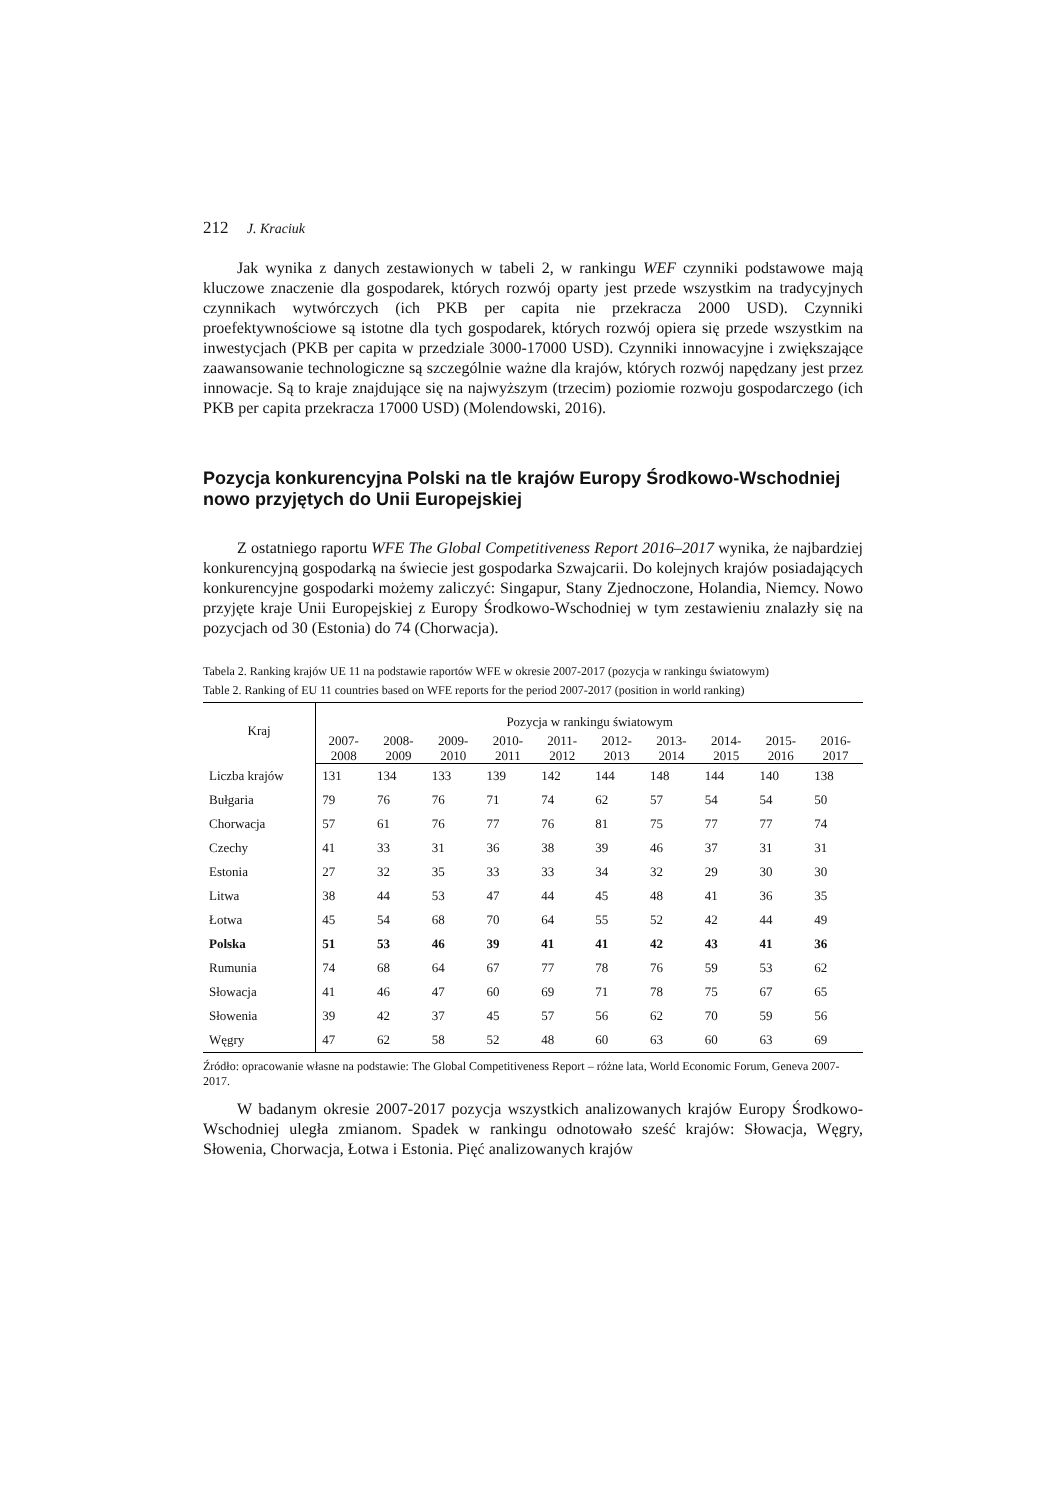212 J. Kraciuk
Jak wynika z danych zestawionych w tabeli 2, w rankingu WEF czynniki podstawowe mają kluczowe znaczenie dla gospodarek, których rozwój oparty jest przede wszystkim na tradycyjnych czynnikach wytwórczych (ich PKB per capita nie przekracza 2000 USD). Czynniki proefektywnościowe są istotne dla tych gospodarek, których rozwój opiera się przede wszystkim na inwestycjach (PKB per capita w przedziale 3000-17000 USD). Czynniki innowacyjne i zwiększające zaawansowanie technologiczne są szczególnie ważne dla krajów, których rozwój napędzany jest przez innowacje. Są to kraje znajdujące się na najwyższym (trzecim) poziomie rozwoju gospodarczego (ich PKB per capita przekracza 17000 USD) (Molendowski, 2016).
Pozycja konkurencyjna Polski na tle krajów Europy Środkowo-Wschodniej nowo przyjętych do Unii Europejskiej
Z ostatniego raportu WFE The Global Competitiveness Report 2016–2017 wynika, że najbardziej konkurencyjną gospodarką na świecie jest gospodarka Szwajcarii. Do kolejnych krajów posiadających konkurencyjne gospodarki możemy zaliczyć: Singapur, Stany Zjednoczone, Holandia, Niemcy. Nowo przyjęte kraje Unii Europejskiej z Europy Środkowo-Wschodniej w tym zestawieniu znalazły się na pozycjach od 30 (Estonia) do 74 (Chorwacja).
Tabela 2. Ranking krajów UE 11 na podstawie raportów WFE w okresie 2007-2017 (pozycja w rankingu światowym)
Table 2. Ranking of EU 11 countries based on WFE reports for the period 2007-2017 (position in world ranking)
| Kraj | Pozycja w rankingu światowym | | | | | | | | | |
| --- | --- | --- | --- | --- | --- | --- | --- | --- | --- | --- |
| | 2007- 2008 | 2008- 2009 | 2009- 2010 | 2010- 2011 | 2011- 2012 | 2012- 2013 | 2013- 2014 | 2014- 2015 | 2015- 2016 | 2016- 2017 |
| Liczba krajów | 131 | 134 | 133 | 139 | 142 | 144 | 148 | 144 | 140 | 138 |
| Bułgaria | 79 | 76 | 76 | 71 | 74 | 62 | 57 | 54 | 54 | 50 |
| Chorwacja | 57 | 61 | 76 | 77 | 76 | 81 | 75 | 77 | 77 | 74 |
| Czechy | 41 | 33 | 31 | 36 | 38 | 39 | 46 | 37 | 31 | 31 |
| Estonia | 27 | 32 | 35 | 33 | 33 | 34 | 32 | 29 | 30 | 30 |
| Litwa | 38 | 44 | 53 | 47 | 44 | 45 | 48 | 41 | 36 | 35 |
| Łotwa | 45 | 54 | 68 | 70 | 64 | 55 | 52 | 42 | 44 | 49 |
| Polska | 51 | 53 | 46 | 39 | 41 | 41 | 42 | 43 | 41 | 36 |
| Rumunia | 74 | 68 | 64 | 67 | 77 | 78 | 76 | 59 | 53 | 62 |
| Słowacja | 41 | 46 | 47 | 60 | 69 | 71 | 78 | 75 | 67 | 65 |
| Słowenia | 39 | 42 | 37 | 45 | 57 | 56 | 62 | 70 | 59 | 56 |
| Węgry | 47 | 62 | 58 | 52 | 48 | 60 | 63 | 60 | 63 | 69 |
Źródło: opracowanie własne na podstawie: The Global Competitiveness Report – różne lata, World Economic Forum, Geneva 2007-2017.
W badanym okresie 2007-2017 pozycja wszystkich analizowanych krajów Europy Środkowo-Wschodniej uległa zmianom. Spadek w rankingu odnotowało sześć krajów: Słowacja, Węgry, Słowenia, Chorwacja, Łotwa i Estonia. Pięć analizowanych krajów